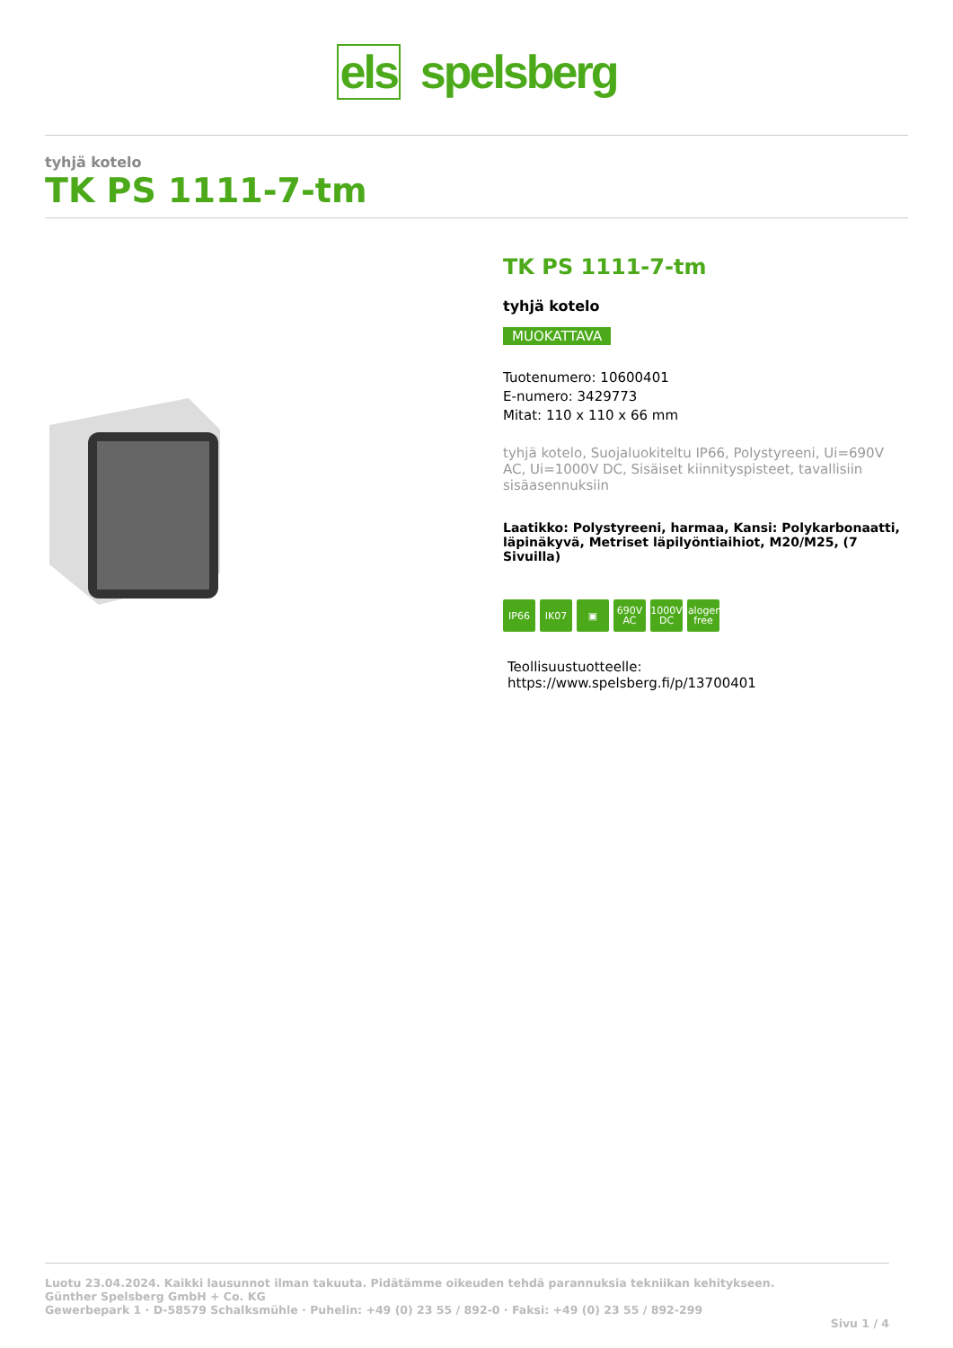els spelsberg
tyhjä kotelo
TK PS 1111-7-tm
TK PS 1111-7-tm
tyhjä kotelo
MUOKATTAVA
Tuotenumero: 10600401
E-numero: 3429773
Mitat: 110 x 110 x 66 mm
tyhjä kotelo, Suojaluokiteltu IP66, Polystyreeni, Ui=690V AC, Ui=1000V DC, Sisäiset kiinnityspisteet, tavallisiin sisäasennuksiin
Laatikko: Polystyreeni, harmaa, Kansi: Polykarbonaatti, läpinäkyvä, Metriset läpilyöntiaihiot, M20/M25, (7 Sivuilla)
IP66 IK07 ▣ 690V
AC
1000V
DC
halogen-free
Teollisuustuotteelle:
https://www.spelsberg.fi/p/13700401
Luotu 23.04.2024. Kaikki lausunnot ilman takuuta. Pidätämme oikeuden tehdä parannuksia tekniikan kehitykseen.
Günther Spelsberg GmbH + Co. KG
Gewerbepark 1 · D-58579 Schalksmühle · Puhelin: +49 (0) 23 55 / 892-0 · Faksi: +49 (0) 23 55 / 892-299
Sivu 1 / 4